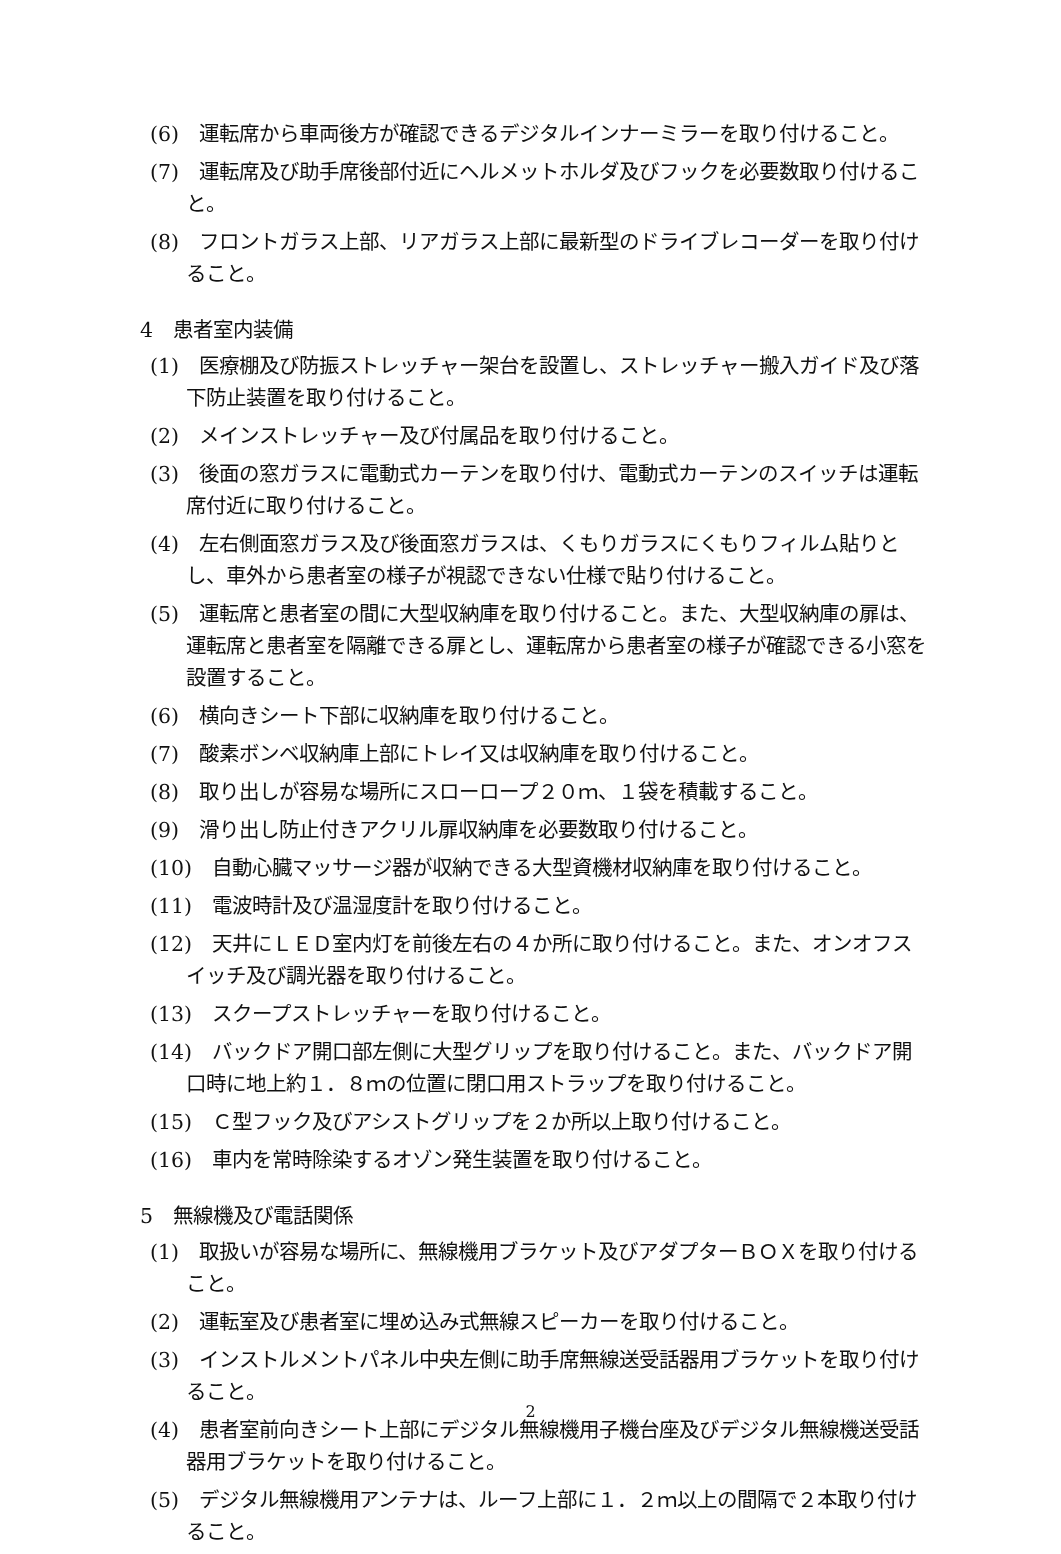(6)　運転席から車両後方が確認できるデジタルインナーミラーを取り付けること。
(7)　運転席及び助手席後部付近にヘルメットホルダ及びフックを必要数取り付けること。
(8)　フロントガラス上部、リアガラス上部に最新型のドライブレコーダーを取り付けること。
4　患者室内装備
(1)　医療棚及び防振ストレッチャー架台を設置し、ストレッチャー搬入ガイド及び落下防止装置を取り付けること。
(2)　メインストレッチャー及び付属品を取り付けること。
(3)　後面の窓ガラスに電動式カーテンを取り付け、電動式カーテンのスイッチは運転席付近に取り付けること。
(4)　左右側面窓ガラス及び後面窓ガラスは、くもりガラスにくもりフィルム貼りとし、車外から患者室の様子が視認できない仕様で貼り付けること。
(5)　運転席と患者室の間に大型収納庫を取り付けること。また、大型収納庫の扉は、運転席と患者室を隔離できる扉とし、運転席から患者室の様子が確認できる小窓を設置すること。
(6)　横向きシート下部に収納庫を取り付けること。
(7)　酸素ボンベ収納庫上部にトレイ又は収納庫を取り付けること。
(8)　取り出しが容易な場所にスローロープ２０ｍ、１袋を積載すること。
(9)　滑り出し防止付きアクリル扉収納庫を必要数取り付けること。
(10)　自動心臓マッサージ器が収納できる大型資機材収納庫を取り付けること。
(11)　電波時計及び温湿度計を取り付けること。
(12)　天井にＬＥＤ室内灯を前後左右の４か所に取り付けること。また、オンオフスイッチ及び調光器を取り付けること。
(13)　スクープストレッチャーを取り付けること。
(14)　バックドア開口部左側に大型グリップを取り付けること。また、バックドア開口時に地上約１．８ｍの位置に閉口用ストラップを取り付けること。
(15)　Ｃ型フック及びアシストグリップを２か所以上取り付けること。
(16)　車内を常時除染するオゾン発生装置を取り付けること。
5　無線機及び電話関係
(1)　取扱いが容易な場所に、無線機用ブラケット及びアダプターＢＯＸを取り付けること。
(2)　運転室及び患者室に埋め込み式無線スピーカーを取り付けること。
(3)　インストルメントパネル中央左側に助手席無線送受話器用ブラケットを取り付けること。
(4)　患者室前向きシート上部にデジタル無線機用子機台座及びデジタル無線機送受話器用ブラケットを取り付けること。
(5)　デジタル無線機用アンテナは、ルーフ上部に１．２ｍ以上の間隔で２本取り付けること。
2